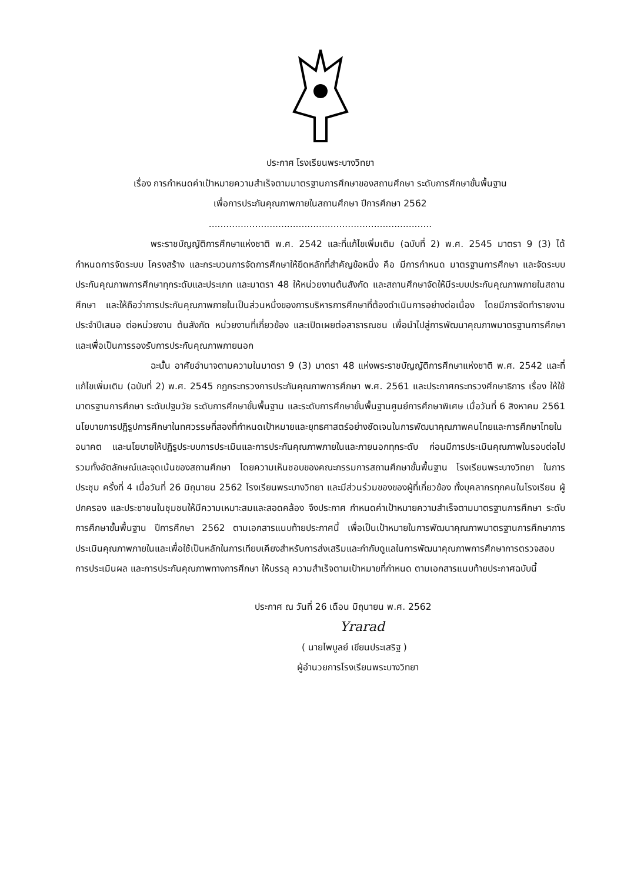ประกาศ โรงเรียนพระบางวิทยา
เรื่อง การกำหนดค่าเป้าหมายความสำเร็จตามมาตรฐานการศึกษาของสถานศึกษา ระดับการศึกษาขั้นพื้นฐาน
เพื่อการประกันคุณภาพภายในสถานศึกษา ปีการศึกษา 2562
.............................................................................
พระราชบัญญัติการศึกษาแห่งชาติ พ.ศ. 2542 และที่แก้ไขเพิ่มเติม (ฉบับที่ 2) พ.ศ. 2545 มาตรา 9 (3) ได้กำหนดการจัดระบบ โครงสร้าง และกระบวนการจัดการศึกษาให้ยึดหลักที่สำคัญข้อหนึ่ง คือ มีการกำหนด มาตรฐานการศึกษา และจัดระบบประกันคุณภาพการศึกษาทุกระดับและประเภท และมาตรา 48 ให้หน่วยงานต้นสังกัด และสถานศึกษาจัดให้มีระบบประกันคุณภาพภายในสถานศึกษา และให้ถือว่าการประกันคุณภาพภายในเป็นส่วนหนึ่งของการบริหารการศึกษาที่ต้องดำเนินการอย่างต่อเนื่อง โดยมีการจัดทำรายงานประจำปีเสนอ ต่อหน่วยงาน ต้นสังกัด หน่วยงานที่เกี่ยวข้อง และเปิดเผยต่อสาธารณชน เพื่อนำไปสู่การพัฒนาคุณภาพมาตรฐานการศึกษา และเพื่อเป็นการรองรับการประกันคุณภาพภายนอก
ฉะนั้น อาศัยอำนาจตามความในมาตรา 9 (3) มาตรา 48 แห่งพระราชบัญญัติการศึกษาแห่งชาติ พ.ศ. 2542 และที่แก้ไขเพิ่มเติม (ฉบับที่ 2) พ.ศ. 2545 กฎกระทรวงการประกันคุณภาพการศึกษา พ.ศ. 2561 และประกาศกระทรวงศึกษาธิการ เรื่อง ให้ใช้มาตรฐานการศึกษา ระดับปฐมวัย ระดับการศึกษาขั้นพื้นฐาน และระดับการศึกษาขั้นพื้นฐานศูนย์การศึกษาพิเศษ เมื่อวันที่ 6 สิงหาคม 2561 นโยบายการปฏิรูปการศึกษาในทศวรรษที่สองที่กำหนดเป้าหมายและยุทธศาสตร์อย่างชัดเจนในการพัฒนาคุณภาพคนไทยและการศึกษาไทยในอนาคต และนโยบายให้ปฏิรูประบบการประเมินและการประกันคุณภาพภายในและภายนอกทุกระดับ ก่อนมีการประเมินคุณภาพในรอบต่อไป รวมทั้งอัตลักษณ์และจุดเน้นของสถานศึกษา โดยความเห็นชอบของคณะกรรมการสถานศึกษาขั้นพื้นฐาน โรงเรียนพระบางวิทยา ในการประชุม ครั้งที่ 4 เมื่อวันที่ 26 มิถุนายน 2562 โรงเรียนพระบางวิทยา และมีส่วนร่วมของของผู้ที่เกี่ยวข้อง ทั้งบุคลากรทุกคนในโรงเรียน ผู้ปกครอง และประชาชนในชุมชนให้มีความเหมาะสมและสอดคล้อง จึงประกาศ กำหนดค่าเป้าหมายความสำเร็จตามมาตรฐานการศึกษา ระดับการศึกษาขั้นพื้นฐาน ปีการศึกษา 2562 ตามเอกสารแนบท้ายประกาศนี้ เพื่อเป็นเป้าหมายในการพัฒนาคุณภาพมาตรฐานการศึกษาการประเมินคุณภาพภายในและเพื่อใช้เป็นหลักในการเทียบเคียงสำหรับการส่งเสริมและกำกับดูแลในการพัฒนาคุณภาพการศึกษาการตรวจสอบการประเมินผล และการประกันคุณภาพทางการศึกษา ให้บรรลุ ความสำเร็จตามเป้าหมายที่กำหนด ตามเอกสารแนบท้ายประกาศฉบับนี้
ประกาศ ณ วันที่ 26 เดือน มิถุนายน พ.ศ. 2562
Yrarad
( นายไพบูลย์ เขียนประเสริฐ )
ผู้อำนวยการโรงเรียนพระบางวิทยา